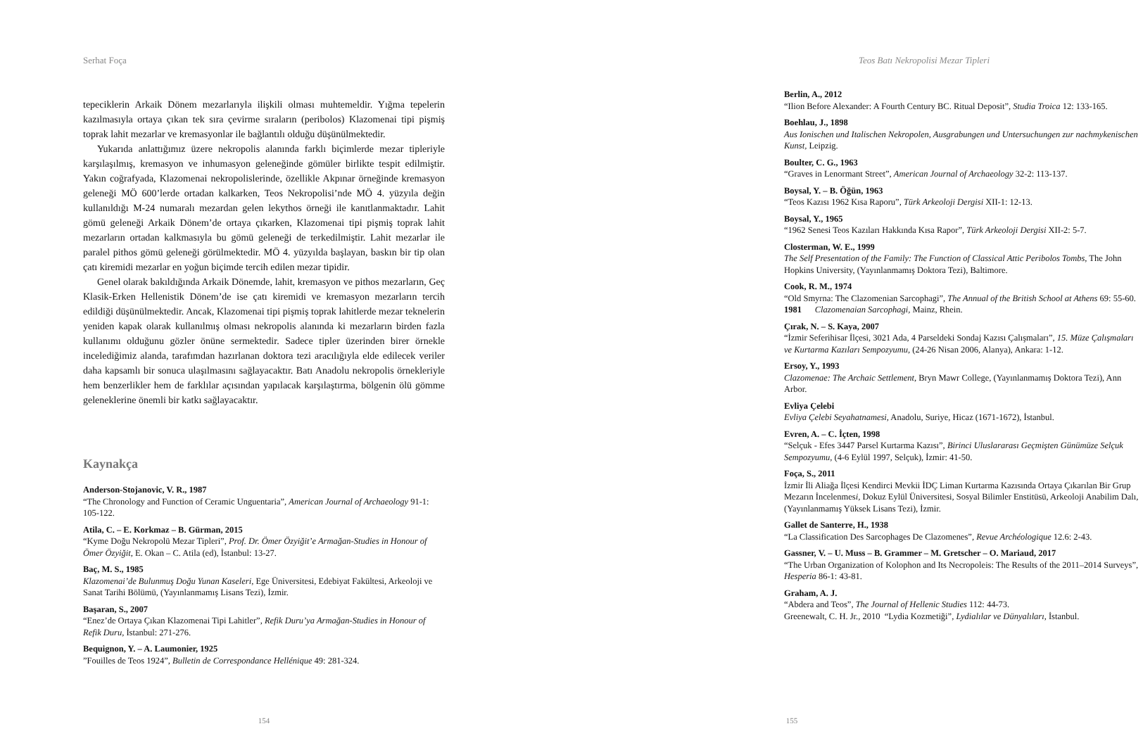Serhat Foça
tepeciklerin Arkaik Dönem mezarlarıyla ilişkili olması muhtemeldir. Yığma tepelerin kazılmasıyla ortaya çıkan tek sıra çevirme sıraların (peribolos) Klazomenai tipi pişmiş toprak lahit mezarlar ve kremasyonlar ile bağlantılı olduğu düşünülmektedir.
Yukarıda anlattığımız üzere nekropolis alanında farklı biçimlerde mezar tipleriyle karşılaşılmış, kremasyon ve inhumasyon geleneğinde gömüler birlikte tespit edilmiştir. Yakın coğrafyada, Klazomenai nekropolislerinde, özellikle Akpınar örneğinde kremasyon geleneği MÖ 600’lerde ortadan kalkarken, Teos Nekropolisi’nde MÖ 4. yüzyıla değin kullanıldığı M-24 numaralı mezardan gelen lekythos örneği ile kanıtlanmaktadır. Lahit gömü geleneği Arkaik Dönem’de ortaya çıkarken, Klazomenai tipi pişmiş toprak lahit mezarların ortadan kalkmasıyla bu gömü geleneği de terkedilmiştir. Lahit mezarlar ile paralel pithos gömü geleneği görülmektedir. MÖ 4. yüzyılda başlayan, baskın bir tip olan çatı kiremidi mezarlar en yoğun biçimde tercih edilen mezar tipidir.
Genel olarak bakıldığında Arkaik Dönemde, lahit, kremasyon ve pithos mezarların, Geç Klasik-Erken Hellenistik Dönem’de ise çatı kiremidi ve kremasyon mezarların tercih edildiği düşünülmektedir. Ancak, Klazomenai tipi pişmiş toprak lahitlerde mezar teknelerin yeniden kapak olarak kullanılmış olması nekropolis alanında ki mezarların birden fazla kullanımı olduğunu gözler önüne sermektedir. Sadece tipler üzerinden birer örnekle incelediğimiz alanda, tarafımdan hazırlanan doktora tezi aracılığıyla elde edilecek veriler daha kapsamlı bir sonuca ulaşılmasını sağlayacaktır. Batı Anadolu nekropolis örnekleriyle hem benzerlikler hem de farklılar açısından yapılacak karşılaştırma, bölgenin ölü gömme geleneklerine önemli bir katkı sağlayacaktır.
Kaynakça
Anderson-Stojanovic, V. R., 1987
“The Chronology and Function of Ceramic Unguentaria”, American Journal of Archaeology 91-1: 105-122.
Atila, C. – E. Korkmaz – B. Gürman, 2015
“Kyme Doğu Nekropolü Mezar Tipleri”, Prof. Dr. Ömer Özyiğit’e Armağan-Studies in Honour of Ömer Özyiğit, E. Okan – C. Atila (ed), İstanbul: 13-27.
Baç, M. S., 1985
Klazomenai’de Bulunmuş Doğu Yunan Kaseleri, Ege Üniversitesi, Edebiyat Fakültesi, Arkeoloji ve Sanat Tarihi Bölümü, (Yayınlanmamış Lisans Tezi), İzmir.
Başaran, S., 2007
“Enez’de Ortaya Çıkan Klazomenai Tipi Lahitler”, Refik Duru’ya Armağan-Studies in Honour of Refik Duru, İstanbul: 271-276.
Bequignon, Y. – A. Laumonier, 1925”Fouilles de Teos 1924”, Bulletin de Correspondance Hellénique 49: 281-324.
154
Teos Batı Nekropolisi Mezar Tipleri
Berlin, A., 2012
“Ilion Before Alexander: A Fourth Century BC. Ritual Deposit”, Studia Troica 12: 133-165.
Boehlau, J., 1898
Aus Ionischen und Italischen Nekropolen, Ausgrabungen und Untersuchungen zur nachmykenischen Kunst, Leipzig.
Boulter, C. G., 1963
“Graves in Lenormant Street”, American Journal of Archaeology 32-2: 113-137.
Boysal, Y. – B. Öğün, 1963
“Teos Kazısı 1962 Kısa Raporu”, Türk Arkeoloji Dergisi XII-1: 12-13.
Boysal, Y., 1965
“1962 Senesi Teos Kazıları Hakkında Kısa Rapor”, Türk Arkeoloji Dergisi XII-2: 5-7.
Closterman, W. E., 1999
The Self Presentation of the Family: The Function of Classical Attic Peribolos Tombs, The John Hopkins University, (Yayınlanmamış Doktora Tezi), Baltimore.
Cook, R. M., 1974
“Old Smyrna: The Clazomenian Sarcophagi”, The Annual of the British School at Athens 69: 55-60.
1981 Clazomenaian Sarcophagi, Mainz, Rhein.
Çırak, N. – S. Kaya, 2007
“İzmir Seferihisar İlçesi, 3021 Ada, 4 Parseldeki Sondaj Kazısı Çalışmaları”, 15. Müze Çalışmaları ve Kurtarma Kazıları Sempozyumu, (24-26 Nisan 2006, Alanya), Ankara: 1-12.
Ersoy, Y., 1993
Clazomenae: The Archaic Settlement, Bryn Mawr College, (Yayınlanmamış Doktora Tezi), Ann Arbor.
Evliya Çelebi
Evliya Çelebi Seyahatnamesi, Anadolu, Suriye, Hicaz (1671-1672), İstanbul.
Evren, A. – C. İçten, 1998
“Selçuk - Efes 3447 Parsel Kurtarma Kazısı”, Birinci Uluslararası Geçmişten Günümüze Selçuk Sempozyumu, (4-6 Eylül 1997, Selçuk), İzmir: 41-50.
Foça, S., 2011
İzmir İli Aliağa İlçesi Kendirci Mevkii İDÇ Liman Kurtarma Kazısında Ortaya Çıkarılan Bir Grup Mezarın İncelenmesi, Dokuz Eylül Üniversitesi, Sosyal Bilimler Enstitüsü, Arkeoloji Anabilim Dalı, (Yayınlanmamış Yüksek Lisans Tezi), İzmir.
Gallet de Santerre, H., 1938
“La Classification Des Sarcophages De Clazomenes”, Revue Archéologique 12.6: 2-43.
Gassner, V. – U. Muss – B. Grammer – M. Gretscher – O. Mariaud, 2017
“The Urban Organization of Kolophon and Its Necropoleis: The Results of the 2011–2014 Surveys”, Hesperia 86-1: 43-81.
Graham, A. J.
“Abdera and Teos”, The Journal of Hellenic Studies 112: 44-73.
Greenewalt, C. H. Jr., 2010 “Lydia Kozmetiği”, Lydialılar ve Dünyalıları, İstanbul.
155